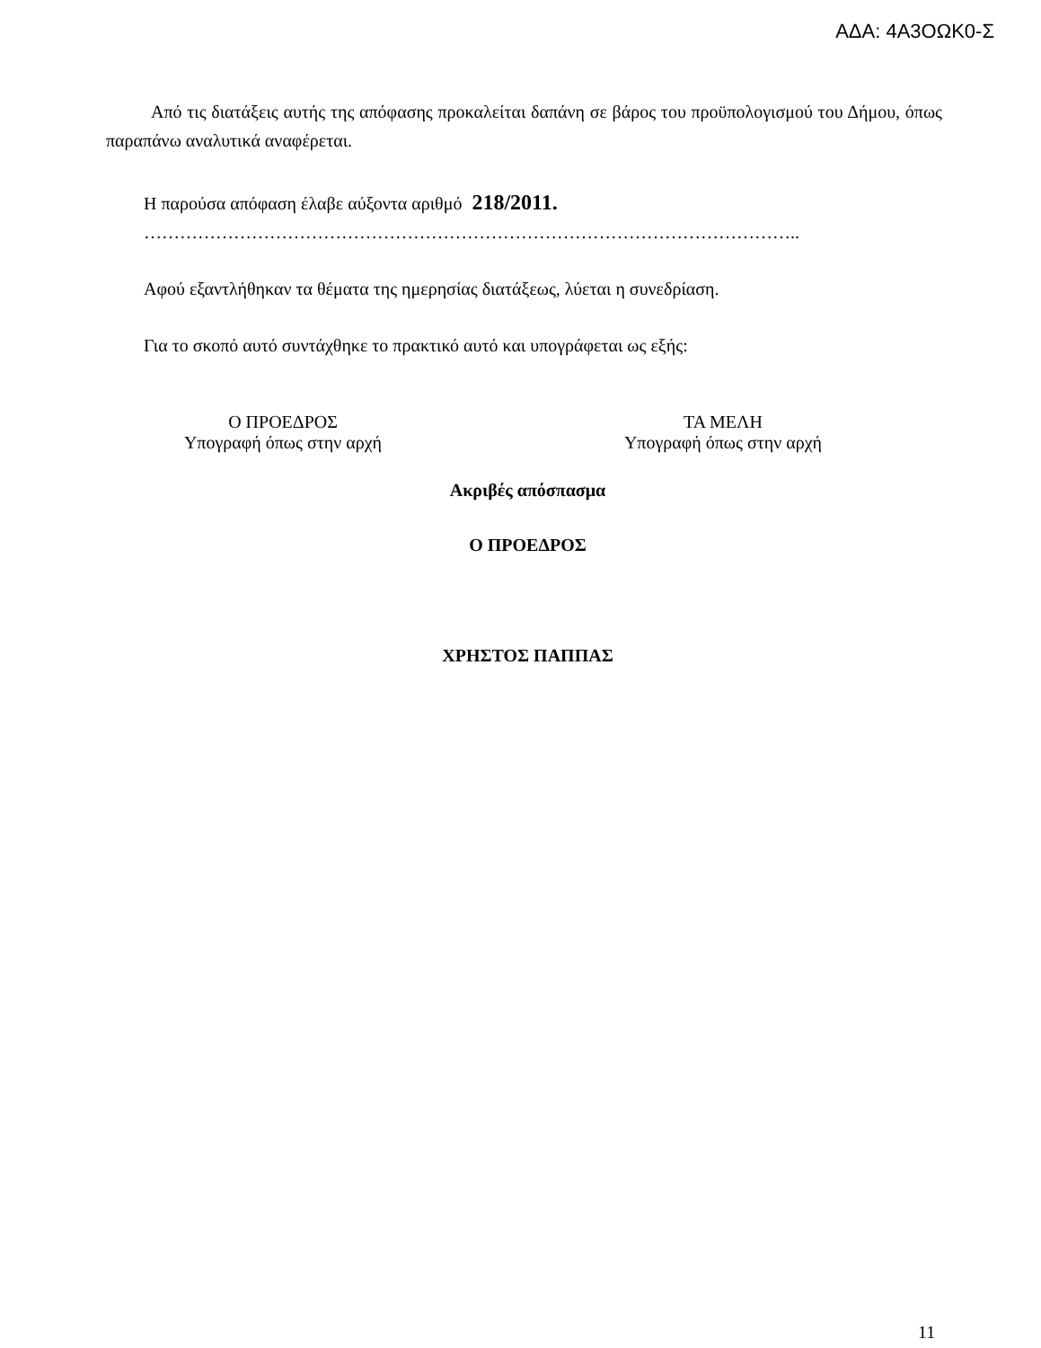ΑΔΑ: 4Α3ΟΩΚ0-Σ
Από τις διατάξεις αυτής της απόφασης προκαλείται δαπάνη σε βάρος του προϋπολογισμού του Δήμου, όπως παραπάνω αναλυτικά αναφέρεται.
Η παρούσα απόφαση έλαβε αύξοντα αριθμό 218/2011.
………………………………………………………………………………………………..
Αφού εξαντλήθηκαν τα θέματα της ημερησίας διατάξεως, λύεται η συνεδρίαση.
Για το σκοπό αυτό συντάχθηκε το πρακτικό αυτό και υπογράφεται ως εξής:
Ο ΠΡΟΕΔΡΟΣ
Υπογραφή όπως στην αρχή
ΤΑ ΜΕΛΗ
Υπογραφή όπως στην αρχή
Ακριβές απόσπασμα
Ο ΠΡΟΕΔΡΟΣ
ΧΡΗΣΤΟΣ ΠΑΠΠΑΣ
11